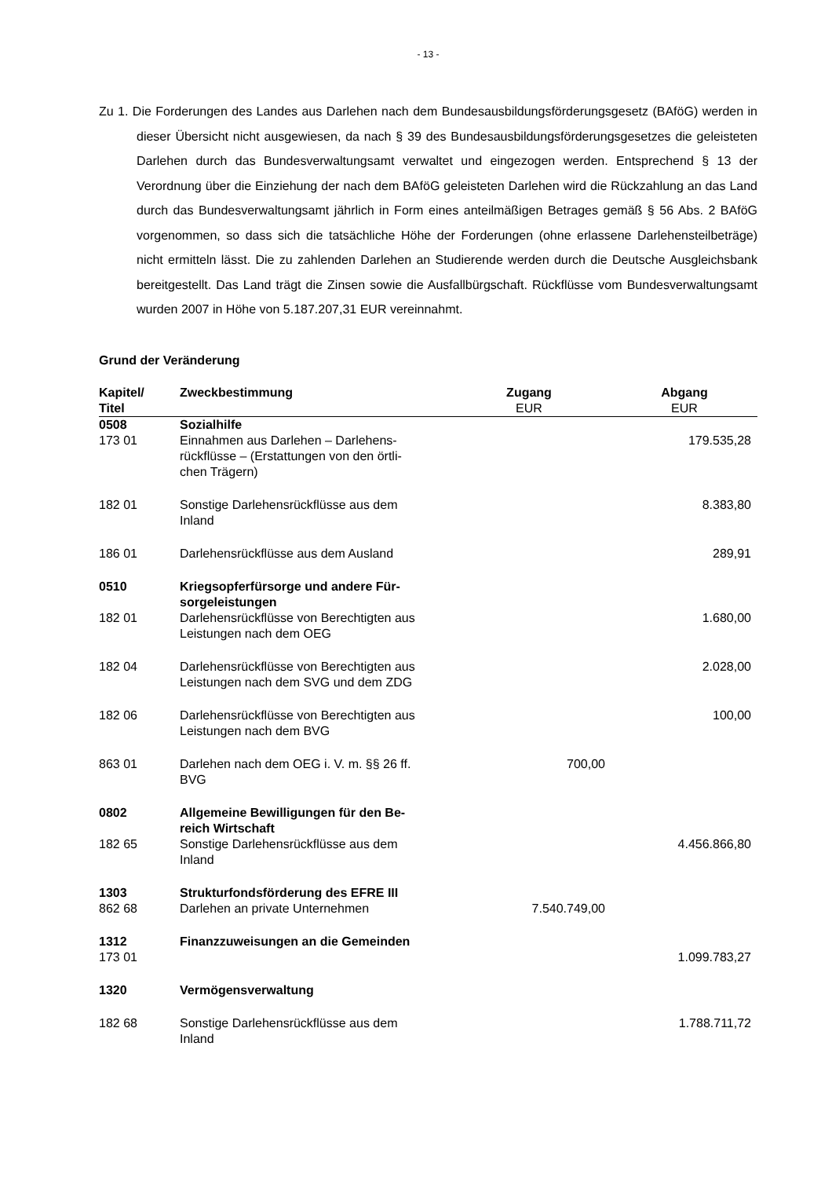- 13 -
Zu 1. Die Forderungen des Landes aus Darlehen nach dem Bundesausbildungsförderungsgesetz (BAföG) werden in dieser Übersicht nicht ausgewiesen, da nach § 39 des Bundesausbildungsförderungsgesetzes die geleisteten Darlehen durch das Bundesverwaltungsamt verwaltet und eingezogen werden. Entsprechend § 13 der Verordnung über die Einziehung der nach dem BAföG geleisteten Darlehen wird die Rückzahlung an das Land durch das Bundesverwaltungsamt jährlich in Form eines anteilmäßigen Betrages gemäß § 56 Abs. 2 BAföG vorgenommen, so dass sich die tatsächliche Höhe der Forderungen (ohne erlassene Darlehensteilbeträge) nicht ermitteln lässt. Die zu zahlenden Darlehen an Studierende werden durch die Deutsche Ausgleichsbank bereitgestellt. Das Land trägt die Zinsen sowie die Ausfallbürgschaft. Rückflüsse vom Bundesverwaltungsamt wurden 2007 in Höhe von 5.187.207,31 EUR vereinnahmt.
Grund der Veränderung
| Kapitel/ | Zweckbestimmung | Zugang | Abgang |
| --- | --- | --- | --- |
| Titel | | EUR | EUR |
| 0508 | Sozialhilfe | | |
| 173 01 | Einnahmen aus Darlehen – Darlehens- rückflüsse – (Erstattungen von den örtli- chen Trägern) | | 179.535,28 |
| 182 01 | Sonstige Darlehensrückflüsse aus dem Inland | | 8.383,80 |
| 186 01 | Darlehensrückflüsse aus dem Ausland | | 289,91 |
| 0510 | Kriegsopferfürsorge und andere Für- sorgeleistungen | | |
| 182 01 | Darlehensrückflüsse von Berechtigten aus Leistungen nach dem OEG | | 1.680,00 |
| 182 04 | Darlehensrückflüsse von Berechtigten aus Leistungen nach dem SVG und dem ZDG | | 2.028,00 |
| 182 06 | Darlehensrückflüsse von Berechtigten aus Leistungen nach dem BVG | | 100,00 |
| 863 01 | Darlehen nach dem OEG i. V. m. §§ 26 ff. BVG | 700,00 | |
| 0802 | Allgemeine Bewilligungen für den Be- reich Wirtschaft | | |
| 182 65 | Sonstige Darlehensrückflüsse aus dem Inland | | 4.456.866,80 |
| 1303 | Strukturfondsförderung des EFRE III | | |
| 862 68 | Darlehen an private Unternehmen | 7.540.749,00 | |
| 1312 | Finanzzuweisungen an die Gemeinden | | |
| 173 01 | | | 1.099.783,27 |
| 1320 | Vermögensverwaltung | | |
| 182 68 | Sonstige Darlehensrückflüsse aus dem Inland | | 1.788.711,72 |